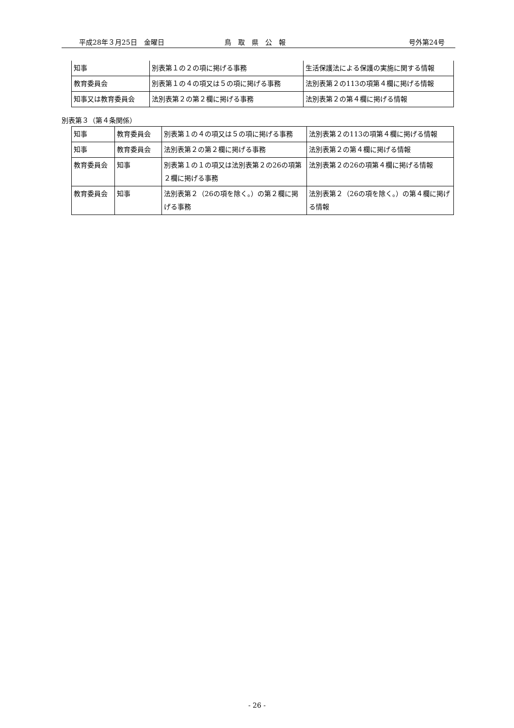平成28年３月25日　金曜日 鳥　取　県　公　報 号外第24号
| 知事 | 別表第１の２の項に掲げる事務 | 生活保護法による保護の実施に関する情報 |
| 教育委員会 | 別表第１の４の項又は５の項に掲げる事務 | 法別表第２の113の項第４欄に掲げる情報 |
| 知事又は教育委員会 | 法別表第２の第２欄に掲げる事務 | 法別表第２の第４欄に掲げる情報 |
別表第３（第４条関係）
| 知事 | 教育委員会 | 別表第１の４の項又は５の項に掲げる事務 | 法別表第２の113の項第４欄に掲げる情報 |
| 知事 | 教育委員会 | 法別表第２の第２欄に掲げる事務 | 法別表第２の第４欄に掲げる情報 |
| 教育委員会 | 知事 | 別表第１の１の項又は法別表第２の26の項第２欄に掲げる事務 | 法別表第２の26の項第４欄に掲げる情報 |
| 教育委員会 | 知事 | 法別表第２（26の項を除く。）の第２欄に掲げる事務 | 法別表第２（26の項を除く。）の第４欄に掲げる情報 |
- 26 -